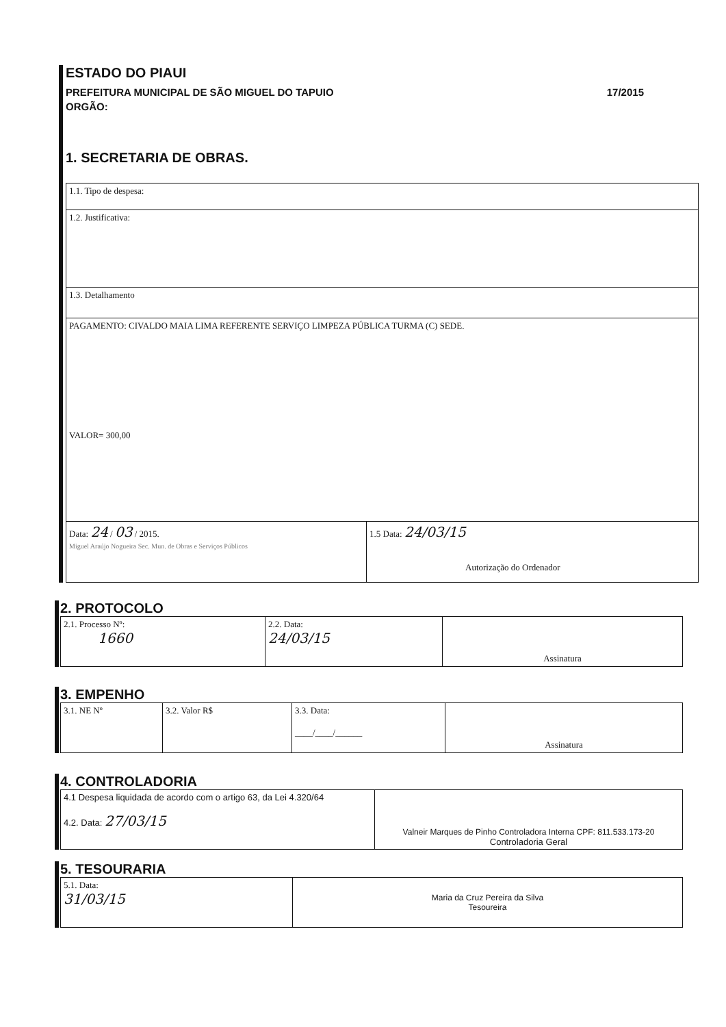ESTADO DO PIAUI
PREFEITURA MUNICIPAL DE SÃO MIGUEL DO TAPUIO 17/2015
ORGÃO:
1. SECRETARIA DE OBRAS.
| 1.1. Tipo de despesa: | |
| 1.2. Justificativa: | |
| 1.3. Detalhamento | |
| PAGAMENTO: CIVALDO MAIA LIMA REFERENTE SERVIÇO LIMPEZA PÚBLICA TURMA (C) SEDE. VALOR= 300,00 | |
| Data: 24 / 03 / 2015. Miguel Araújo Nogueira Sec. Mun. de Obras e Serviços Públicos | 1.5 Data: 24/03/15 Autorização do Ordenador |
2. PROTOCOLO
| 2.1. Processo Nº: 1660 | 2.2. Data: 24/03/15 | Assinatura |
3. EMPENHO
| 3.1. NE Nº | 3.2. Valor R$ | 3.3. Data: ____/____/______ | Assinatura |
4. CONTROLADORIA
| 4.1 Despesa liquidada de acordo com o artigo 63, da Lei 4.320/64 4.2. Data: 27/03/15 | Valneir Marques de Pinho Controladora Interna CPF: 811.533.173-20 Controladoria Geral |
5. TESOURARIA
| 5.1. Data: 31/03/15 | Maria da Cruz Pereira da Silva Tesoureira |